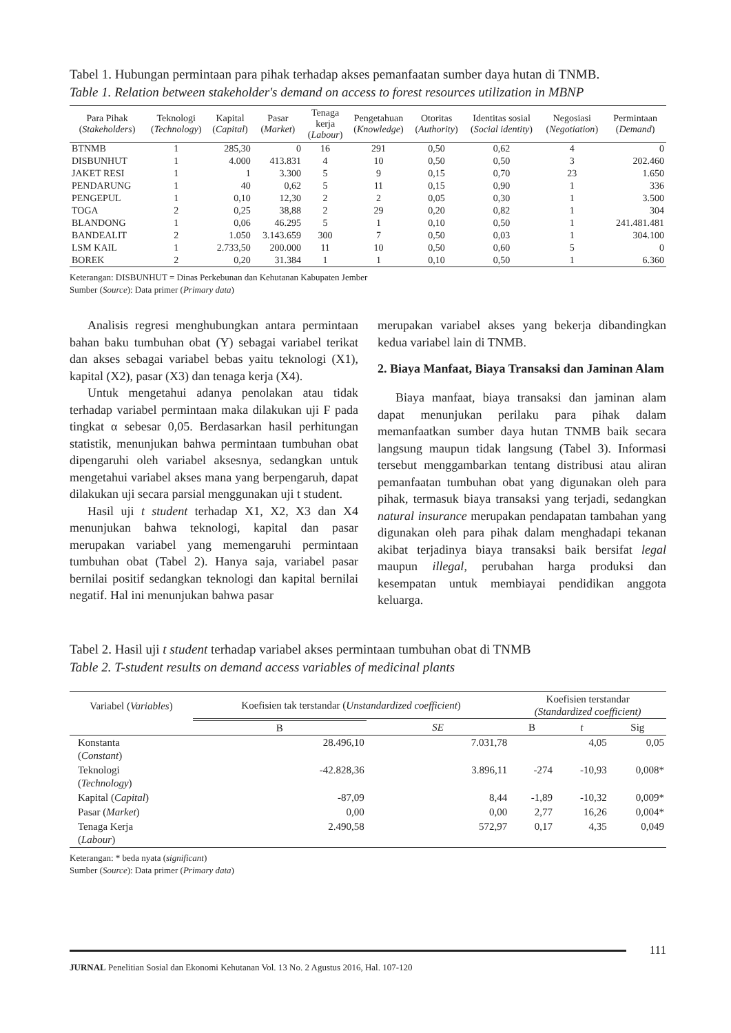Tabel 1. Hubungan permintaan para pihak terhadap akses pemanfaatan sumber daya hutan di TNMB.
Table 1. Relation between stakeholder's demand on access to forest resources utilization in MBNP
| Para Pihak ( Stakeholders ) | Teknologi ( Technology ) | Kapital ( Capital ) | Pasar ( Market ) | Tenaga kerja ( Labour ) | Pengetahuan ( Knowledge ) | Otoritas ( Authority ) | Identitas sosial ( Social identity ) | Negosiasi ( Negotiation ) | Permintaan ( Demand ) |
| --- | --- | --- | --- | --- | --- | --- | --- | --- | --- |
| BTNMB | 1 | 285,30 | 0 | 16 | 291 | 0,50 | 0,62 | 4 | 0 |
| DISBUNHUT | 1 | 4.000 | 413.831 | 4 | 10 | 0,50 | 0,50 | 3 | 202.460 |
| JAKET RESI | 1 | 1 | 3.300 | 5 | 9 | 0,15 | 0,70 | 23 | 1.650 |
| PENDARUNG | 1 | 40 | 0,62 | 5 | 11 | 0,15 | 0,90 | 1 | 336 |
| PENGEPUL | 1 | 0,10 | 12,30 | 2 | 2 | 0,05 | 0,30 | 1 | 3.500 |
| TOGA | 2 | 0,25 | 38,88 | 2 | 29 | 0,20 | 0,82 | 1 | 304 |
| BLANDONG | 1 | 0,06 | 46.295 | 5 | 1 | 0,10 | 0,50 | 1 | 241.481.481 |
| BANDEALIT | 2 | 1.050 | 3.143.659 | 300 | 7 | 0,50 | 0,03 | 1 | 304.100 |
| LSM KAIL | 1 | 2.733,50 | 200.000 | 11 | 10 | 0,50 | 0,60 | 5 | 0 |
| BOREK | 2 | 0,20 | 31.384 | 1 | 1 | 0,10 | 0,50 | 1 | 6.360 |
Keterangan: DISBUNHUT = Dinas Perkebunan dan Kehutanan Kabupaten Jember
Sumber (Source): Data primer (Primary data)
Analisis regresi menghubungkan antara permintaan bahan baku tumbuhan obat (Y) sebagai variabel terikat dan akses sebagai variabel bebas yaitu teknologi (X1), kapital (X2), pasar (X3) dan tenaga kerja (X4).
Untuk mengetahui adanya penolakan atau tidak terhadap variabel permintaan maka dilakukan uji F pada tingkat α sebesar 0,05. Berdasarkan hasil perhitungan statistik, menunjukan bahwa permintaan tumbuhan obat dipengaruhi oleh variabel aksesnya, sedangkan untuk mengetahui variabel akses mana yang berpengaruh, dapat dilakukan uji secara parsial menggunakan uji t student.
Hasil uji t student terhadap X1, X2, X3 dan X4 menunjukan bahwa teknologi, kapital dan pasar merupakan variabel yang memengaruhi permintaan tumbuhan obat (Tabel 2). Hanya saja, variabel pasar bernilai positif sedangkan teknologi dan kapital bernilai negatif. Hal ini menunjukan bahwa pasar
merupakan variabel akses yang bekerja dibandingkan kedua variabel lain di TNMB.
2. Biaya Manfaat, Biaya Transaksi dan Jaminan Alam
Biaya manfaat, biaya transaksi dan jaminan alam dapat menunjukan perilaku para pihak dalam memanfaatkan sumber daya hutan TNMB baik secara langsung maupun tidak langsung (Tabel 3). Informasi tersebut menggambarkan tentang distribusi atau aliran pemanfaatan tumbuhan obat yang digunakan oleh para pihak, termasuk biaya transaksi yang terjadi, sedangkan natural insurance merupakan pendapatan tambahan yang digunakan oleh para pihak dalam menghadapi tekanan akibat terjadinya biaya transaksi baik bersifat legal maupun illegal, perubahan harga produksi dan kesempatan untuk membiayai pendidikan anggota keluarga.
Tabel 2. Hasil uji t student terhadap variabel akses permintaan tumbuhan obat di TNMB
Table 2. T-student results on demand access variables of medicinal plants
| Variabel ( Variables ) | Koefisien tak terstandar ( Unstandardized coefficient ) | | Koefisien terstandar (Standardized coefficient) | | |
| --- | --- | --- | --- | --- | --- |
| | B | SE | B | t | Sig |
| Konstanta ( Constant ) | 28.496,10 | 7.031,78 | | 4,05 | 0,05 |
| Teknologi ( Technology ) | -42.828,36 | 3.896,11 | -274 | -10,93 | 0,008* |
| Kapital ( Capital ) | -87,09 | 8,44 | -1,89 | -10,32 | 0,009* |
| Pasar ( Market ) | 0,00 | 0,00 | 2,77 | 16,26 | 0,004* |
| Tenaga Kerja ( Labour ) | 2.490,58 | 572,97 | 0,17 | 4,35 | 0,049 |
Keterangan: * beda nyata (significant)
Sumber (Source): Data primer (Primary data)
111
JURNAL Penelitian Sosial dan Ekonomi Kehutanan Vol. 13 No. 2 Agustus 2016, Hal. 107-120